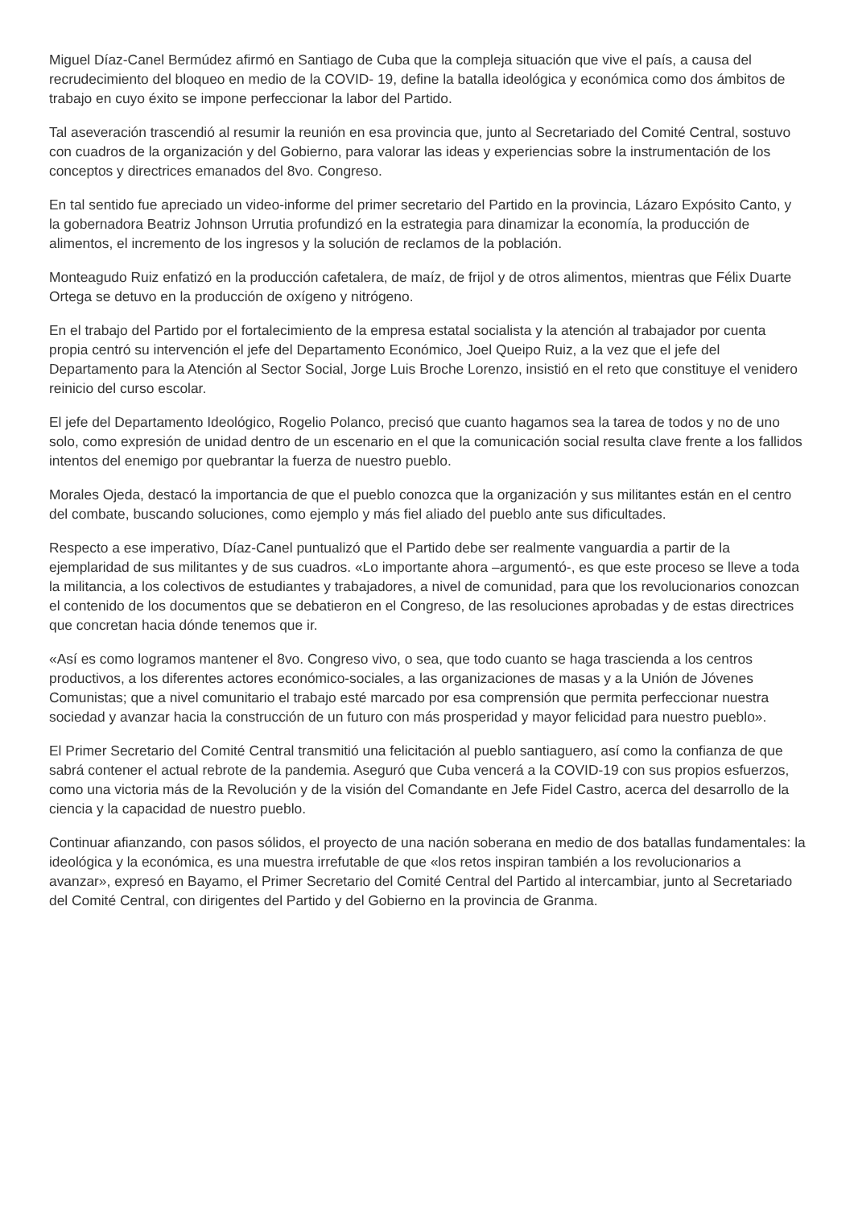Miguel Díaz-Canel Bermúdez afirmó en Santiago de Cuba que la compleja situación que vive el país, a causa del recrudecimiento del bloqueo en medio de la COVID- 19, define la batalla ideológica y económica como dos ámbitos de trabajo en cuyo éxito se impone perfeccionar la labor del Partido.
Tal aseveración trascendió al resumir la reunión en esa provincia que, junto al Secretariado del Comité Central, sostuvo con cuadros de la organización y del Gobierno, para valorar las ideas y experiencias sobre la instrumentación de los conceptos y directrices emanados del 8vo. Congreso.
En tal sentido fue apreciado un video-informe del primer secretario del Partido en la provincia, Lázaro Expósito Canto, y la gobernadora Beatriz Johnson Urrutia profundizó en la estrategia para dinamizar la economía, la producción de alimentos, el incremento de los ingresos y la solución de reclamos de la población.
Monteagudo Ruiz enfatizó en la producción cafetalera, de maíz, de frijol y de otros alimentos, mientras que Félix Duarte Ortega se detuvo en la producción de oxígeno y nitrógeno.
En el trabajo del Partido por el fortalecimiento de la empresa estatal socialista y la atención al trabajador por cuenta propia centró su intervención el jefe del Departamento Económico, Joel Queipo Ruiz, a la vez que el jefe del Departamento para la Atención al Sector Social, Jorge Luis Broche Lorenzo, insistió en el reto que constituye el venidero reinicio del curso escolar.
El jefe del Departamento Ideológico, Rogelio Polanco, precisó que cuanto hagamos sea la tarea de todos y no de uno solo, como expresión de unidad dentro de un escenario en el que la comunicación social resulta clave frente a los fallidos intentos del enemigo por quebrantar la fuerza de nuestro pueblo.
Morales Ojeda, destacó la importancia de que el pueblo conozca que la organización y sus militantes están en el centro del combate, buscando soluciones, como ejemplo y más fiel aliado del pueblo ante sus dificultades.
Respecto a ese imperativo, Díaz-Canel puntualizó que el Partido debe ser realmente vanguardia a partir de la ejemplaridad de sus militantes y de sus cuadros. «Lo importante ahora –argumentó-, es que este proceso se lleve a toda la militancia, a los colectivos de estudiantes y trabajadores, a nivel de comunidad, para que los revolucionarios conozcan el contenido de los documentos que se debatieron en el Congreso, de las resoluciones aprobadas y de estas directrices que concretan hacia dónde tenemos que ir.
«Así es como logramos mantener el 8vo. Congreso vivo, o sea, que todo cuanto se haga trascienda a los centros productivos, a los diferentes actores económico-sociales, a las organizaciones de masas y a la Unión de Jóvenes Comunistas; que a nivel comunitario el trabajo esté marcado por esa comprensión que permita perfeccionar nuestra sociedad y avanzar hacia la construcción de un futuro con más prosperidad y mayor felicidad para nuestro pueblo».
El Primer Secretario del Comité Central transmitió una felicitación al pueblo santiaguero, así como la confianza de que sabrá contener el actual rebrote de la pandemia. Aseguró que Cuba vencerá a la COVID-19 con sus propios esfuerzos, como una victoria más de la Revolución y de la visión del Comandante en Jefe Fidel Castro, acerca del desarrollo de la ciencia y la capacidad de nuestro pueblo.
Continuar afianzando, con pasos sólidos, el proyecto de una nación soberana en medio de dos batallas fundamentales: la ideológica y la económica, es una muestra irrefutable de que «los retos inspiran también a los revolucionarios a avanzar», expresó en Bayamo, el Primer Secretario del Comité Central del Partido al intercambiar, junto al Secretariado del Comité Central, con dirigentes del Partido y del Gobierno en la provincia de Granma.